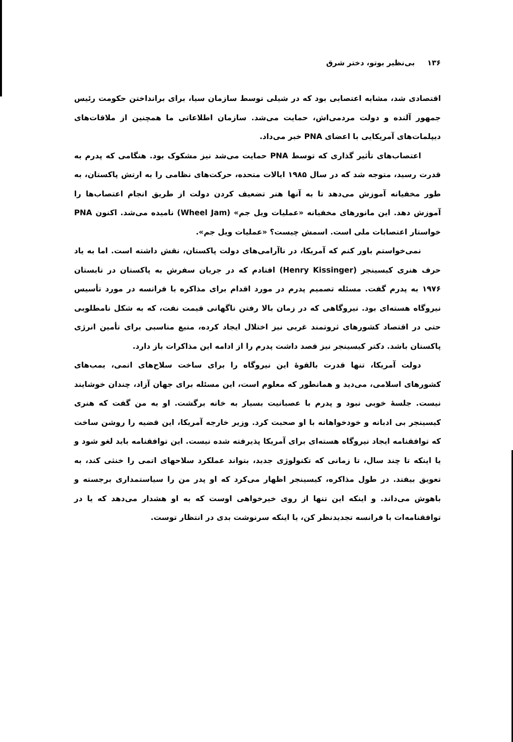۱۳۶ بی‌نظیر بوتو، دختر شرق
اقتصادی شد، مشابه اعتصابی بود که در شیلی توسط سازمان سیا، برای برانداختن حکومت رئیس جمهور آلنده و دولت مردمی‌اش، حمایت می‌شد. سازمان اطلاعاتی ما همچنین از ملاقات‌های دیپلمات‌های آمریکایی با اعضای PNA خبر می‌داد.
اعتصاب‌های تأثیر گذاری که توسط PNA حمایت می‌شد نیز مشکوک بود. هنگامی که پدرم به قدرت رسید، متوجه شد که در سال ۱۹۸۵ ایالات متحده، حرکت‌های نظامی را به ارتش پاکستان، به طور مخفیانه آموزش می‌دهد تا به آنها هنر تضعیف کردن دولت از طریق انجام اعتصاب‌ها را آموزش دهد. این مانورهای مخفیانه «عملیات ویل جم» (Wheel Jam) نامیده می‌شد. اکنون PNA خواستار اعتصابات ملی است. اسمش چیست؟ «عملیات ویل جم».
نمی‌خواستم باور کنم که آمریکا، در ناآرامی‌های دولت پاکستان، نقش داشته است. اما به یاد حرف هنری کیسینجر (Henry Kissinger) افتادم که در جریان سفرش به پاکستان در تابستان ۱۹۷۶ به پدرم گفت. مسئله تصمیم پدرم در مورد اقدام برای مذاکره با فرانسه در مورد تأسیس نیروگاه هسته‌ای بود. نیروگاهی که در زمان بالا رفتن ناگهانی قیمت نفت، که به شکل نامطلوبی حتی در اقتصاد کشورهای ثروتمند غربی نیز اختلال ایجاد کرده، منبع مناسبی برای تأمین انرژی پاکستان باشد. دکتر کیسینجر نیز قصد داشت پدرم را از ادامه این مذاکرات باز دارد.
دولت آمریکا، تنها قدرت بالقوهٔ این نیروگاه را برای ساخت سلاح‌های اتمی، بمب‌های کشورهای اسلامی، می‌دید و همانطور که معلوم است، این مسئله برای جهان آزاد، چندان خوشایند نیست. جلسهٔ خوبی نبود و پدرم با عصبانیت بسیار به خانه برگشت. او به من گفت که هنری کیسینجر بی ادبانه و خودخواهانه با او صحبت کرد. وزیر خارجه آمریکا، این قضیه را روشن ساخت که توافقنامه ایجاد نیروگاه هسته‌ای برای آمریکا پذیرفته شده نیست. این توافقنامه باید لغو شود و یا اینکه تا چند سال، تا زمانی که تکنولوژی جدید، بتواند عملکرد سلاحهای اتمی را خنثی کند، به تعویق بیفتد. در طول مذاکره، کیسینجر اظهار می‌کرد که او پدر من را سیاستمداری برجسته و باهوش می‌داند. و اینکه این تنها از روی خیرخواهی اوست که به او هشدار می‌دهد که یا در توافقنامه‌ات با فرانسه تجدیدنظر کن، یا اینکه سرنوشت بدی در انتظار توست.